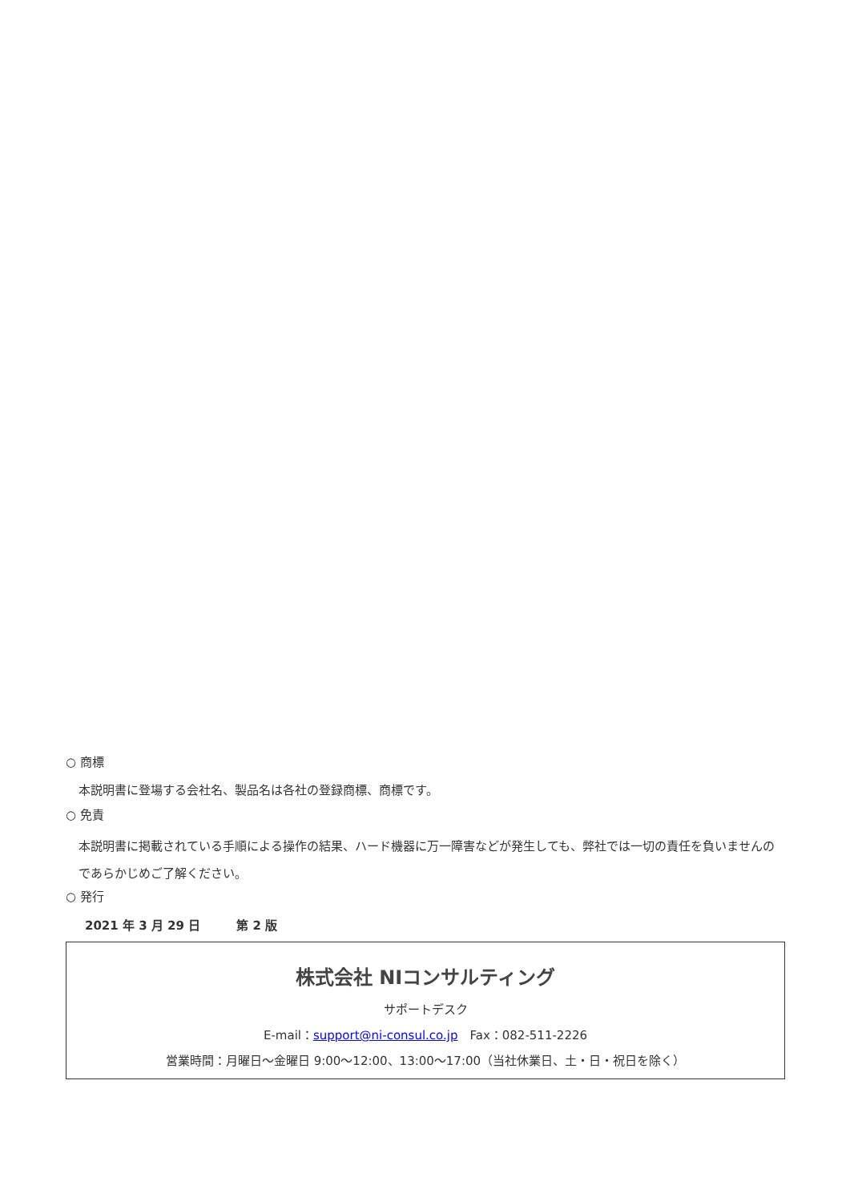○ 商標
本説明書に登場する会社名、製品名は各社の登録商標、商標です。
○ 免責
本説明書に掲載されている手順による操作の結果、ハード機器に万一障害などが発生しても、弊社では一切の責任を負いませんのであらかじめご了解ください。
○ 発行
2021 年 3 月 29 日　　　第 2 版
株式会社 NIコンサルティング
サポートデスク
E-mail：support@ni-consul.co.jp　Fax：082-511-2226
営業時間：月曜日～金曜日 9:00～12:00、13:00～17:00（当社休業日、土・日・祝日を除く）